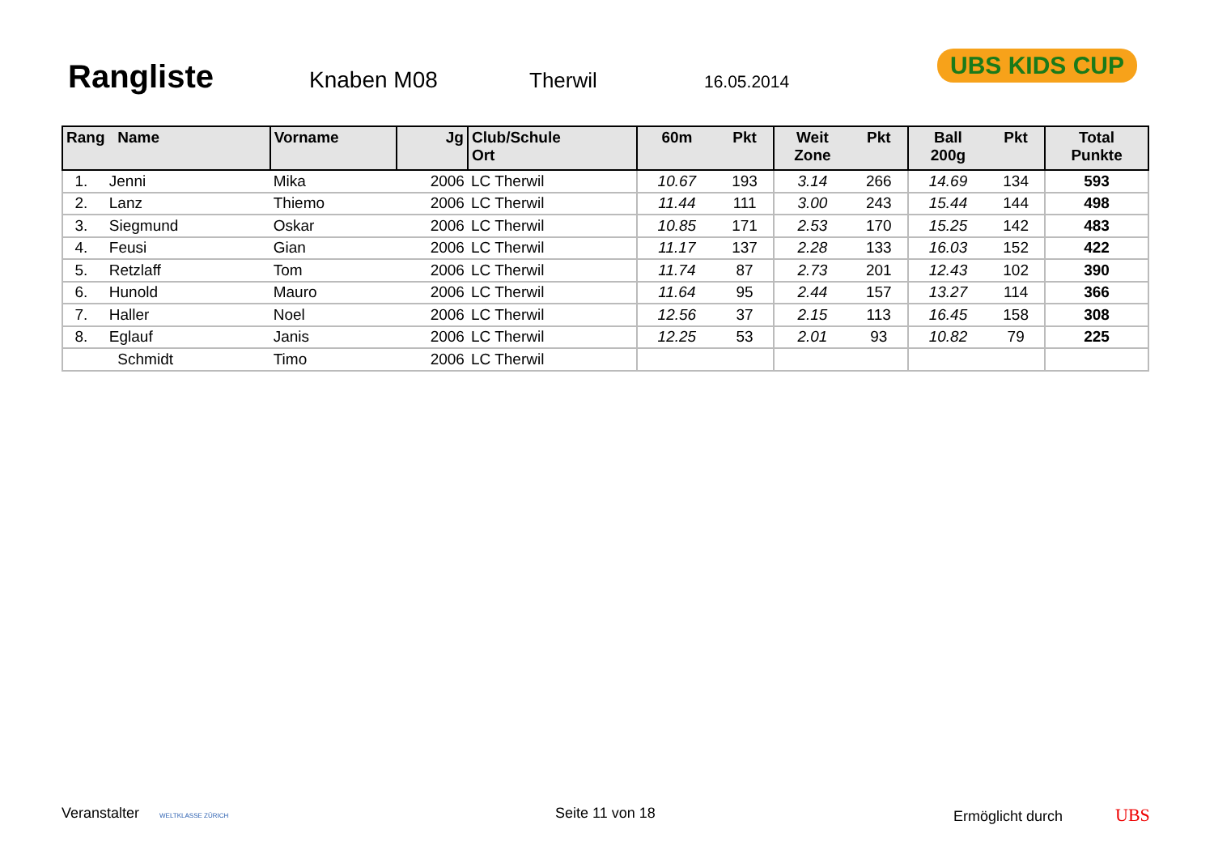Rangliste
Knaben M08 Therwil 16.05.2014
UBS KIDS CUP
| Rang Name | Vorname | Jg | Club/Schule Ort | 60m | Pkt | Weit Zone | Pkt | Ball 200g | Pkt | Total Punkte |
| --- | --- | --- | --- | --- | --- | --- | --- | --- | --- | --- |
| 1. Jenni | Mika | 2006 | LC Therwil | 10.67 | 193 | 3.14 | 266 | 14.69 | 134 | 593 |
| 2. Lanz | Thiemo | 2006 | LC Therwil | 11.44 | 111 | 3.00 | 243 | 15.44 | 144 | 498 |
| 3. Siegmund | Oskar | 2006 | LC Therwil | 10.85 | 171 | 2.53 | 170 | 15.25 | 142 | 483 |
| 4. Feusi | Gian | 2006 | LC Therwil | 11.17 | 137 | 2.28 | 133 | 16.03 | 152 | 422 |
| 5. Retzlaff | Tom | 2006 | LC Therwil | 11.74 | 87 | 2.73 | 201 | 12.43 | 102 | 390 |
| 6. Hunold | Mauro | 2006 | LC Therwil | 11.64 | 95 | 2.44 | 157 | 13.27 | 114 | 366 |
| 7. Haller | Noel | 2006 | LC Therwil | 12.56 | 37 | 2.15 | 113 | 16.45 | 158 | 308 |
| 8. Eglauf | Janis | 2006 | LC Therwil | 12.25 | 53 | 2.01 | 93 | 10.82 | 79 | 225 |
| Schmidt | Timo | 2006 | LC Therwil | | | | | | | |
Veranstalter WELTKLASSE ZÜRICH Seite 11 von 18 Ermöglicht durch UBS